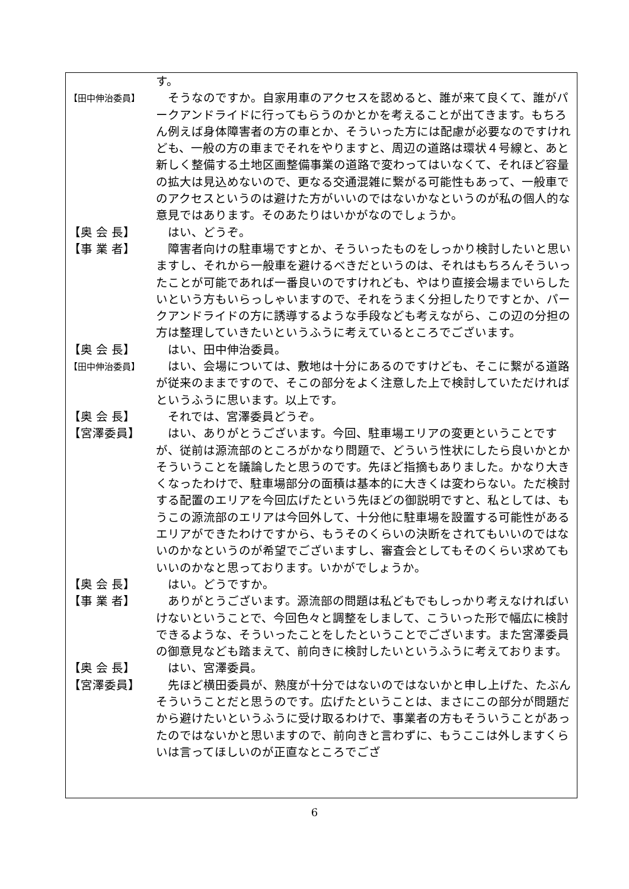す。
【田中伸治委員】
　そうなのですか。自家用車のアクセスを認めると、誰が来て良くて、誰がパークアンドライドに行ってもらうのかとかを考えることが出てきます。もちろん例えば身体障害者の方の車とか、そういった方には配慮が必要なのですけれども、一般の方の車までそれをやりますと、周辺の道路は環状４号線と、あと新しく整備する土地区画整備事業の道路で変わってはいなくて、それほど容量の拡大は見込めないので、更なる交通混雑に繋がる可能性もあって、一般車でのアクセスというのは避けた方がいいのではないかなというのが私の個人的な意見ではあります。そのあたりはいかがなのでしょうか。
【奥 会 長】 　はい、どうぞ。
【事 業 者】 　障害者向けの駐車場ですとか、そういったものをしっかり検討したいと思いますし、それから一般車を避けるべきだというのは、それはもちろんそういったことが可能であれば一番良いのですけれども、やはり直接会場までいらしたいという方もいらっしゃいますので、それをうまく分担したりですとか、パークアンドライドの方に誘導するような手段なども考えながら、この辺の分担の方は整理していきたいというふうに考えているところでございます。
【奥 会 長】 　はい、田中伸治委員。
【田中伸治委員】
　はい、会場については、敷地は十分にあるのですけども、そこに繋がる道路が従来のままですので、そこの部分をよく注意した上で検討していただければというふうに思います。以上です。
【奥 会 長】 　それでは、宮澤委員どうぞ。
【宮澤委員】 　はい、ありがとうございます。今回、駐車場エリアの変更ということですが、従前は源流部のところがかなり問題で、どういう性状にしたら良いかとかそういうことを議論したと思うのです。先ほど指摘もありました。かなり大きくなったわけで、駐車場部分の面積は基本的に大きくは変わらない。ただ検討する配置のエリアを今回広げたという先ほどの御説明ですと、私としては、もうこの源流部のエリアは今回外して、十分他に駐車場を設置する可能性があるエリアができたわけですから、もうそのくらいの決断をされてもいいのではないのかなというのが希望でございますし、審査会としてもそのくらい求めてもいいのかなと思っております。いかがでしょうか。
【奥 会 長】 　はい。どうですか。
【事 業 者】 　ありがとうございます。源流部の問題は私どもでもしっかり考えなければいけないということで、今回色々と調整をしまして、こういった形で幅広に検討できるような、そういったことをしたということでございます。また宮澤委員の御意見なども踏まえて、前向きに検討したいというふうに考えております。
【奥 会 長】 　はい、宮澤委員。
【宮澤委員】 　先ほど横田委員が、熟度が十分ではないのではないかと申し上げた、たぶんそういうことだと思うのです。広げたということは、まさにこの部分が問題だから避けたいというふうに受け取るわけで、事業者の方もそういうことがあったのではないかと思いますので、前向きと言わずに、もうここは外しますくらいは言ってほしいのが正直なところでござ
6